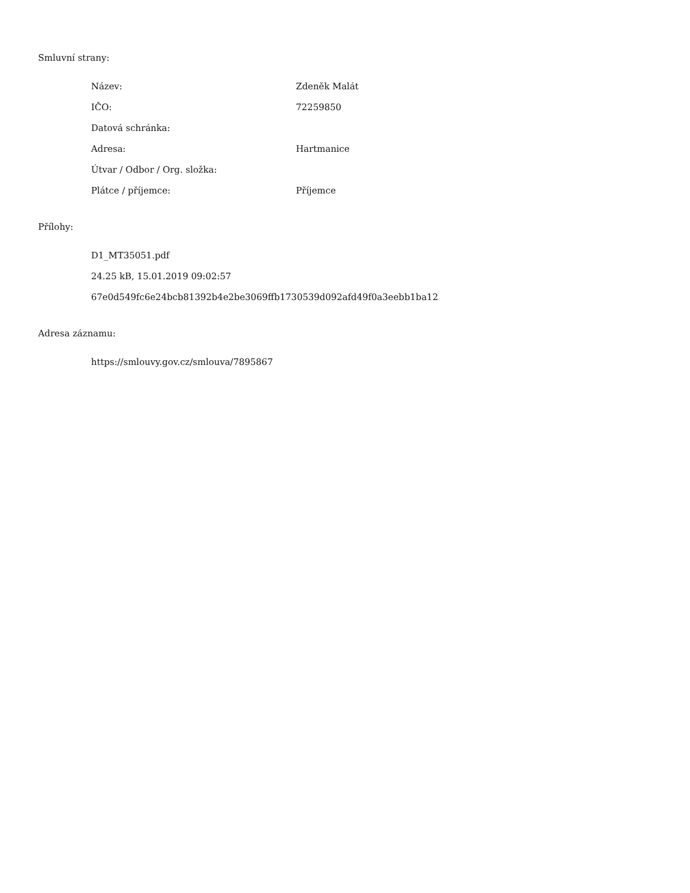Smluvní strany:
| Název: | Zdeněk Malát |
| IČO: | 72259850 |
| Datová schránka: | |
| Adresa: | Hartmanice |
| Útvar / Odbor / Org. složka: | |
| Plátce / příjemce: | Příjemce |
Přílohy:
D1_MT35051.pdf
24.25 kB, 15.01.2019 09:02:57
67e0d549fc6e24bcb81392b4e2be3069ffb1730539d092afd49f0a3eebb1ba12
Adresa záznamu:
https://smlouvy.gov.cz/smlouva/7895867